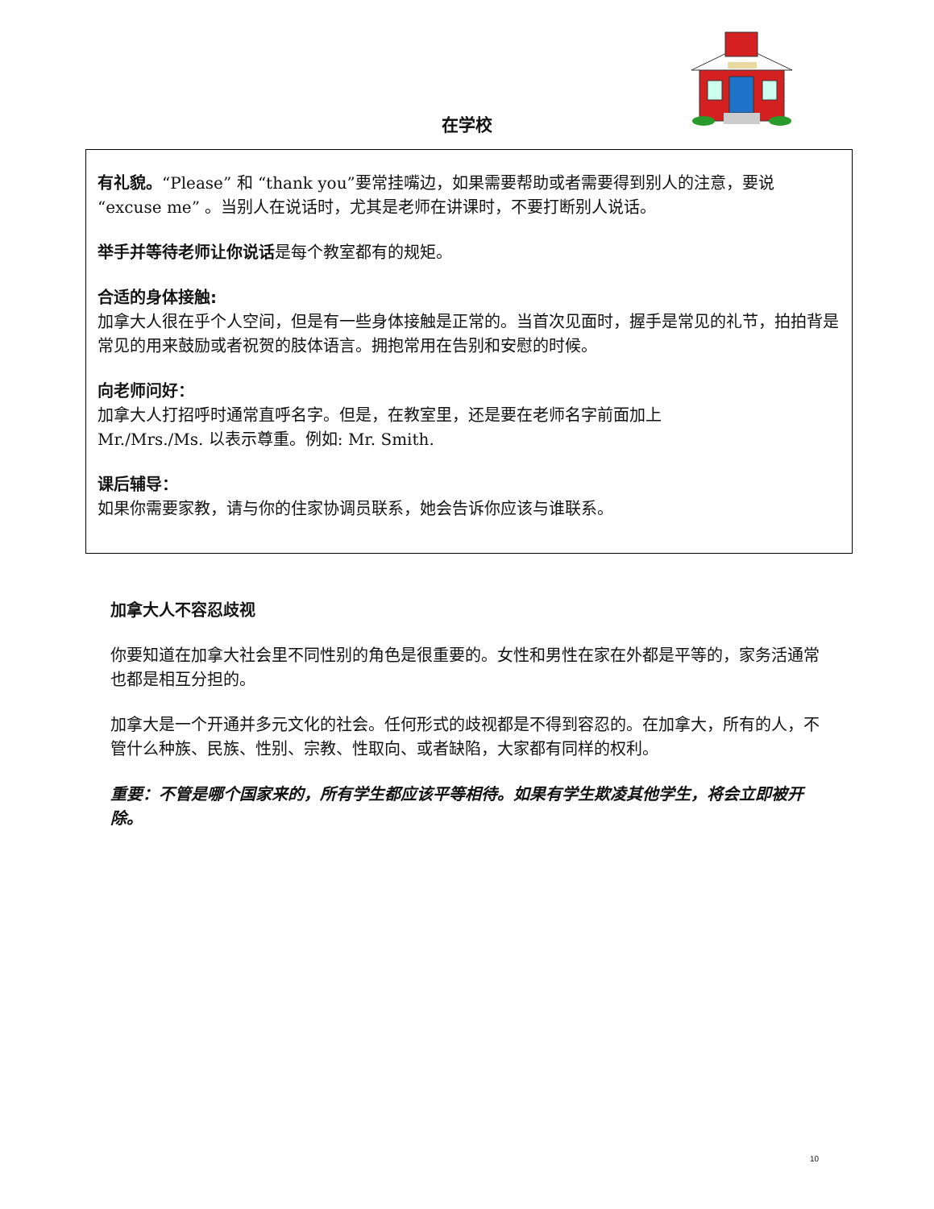在学校
有礼貌。“Please” 和 “thank you”要常挂嘴边，如果需要帮助或者需要得到别人的注意，要说 “excuse me” 。当别人在说话时，尤其是老师在讲课时，不要打断别人说话。
举手并等待老师让你说话是每个教室都有的规矩。
合适的身体接触:
加拿大人很在乎个人空间，但是有一些身体接触是正常的。当首次见面时，握手是常见的礼节，拍拍背是常见的用来鼓励或者祝贺的肢体语言。拥抱常用在告别和安慰的时候。
向老师问好：
加拿大人打招呼时通常直呼名字。但是，在教室里，还是要在老师名字前面加上
Mr./Mrs./Ms. 以表示尊重。例如: Mr. Smith.
课后辅导：
如果你需要家教，请与你的住家协调员联系，她会告诉你应该与谁联系。
加拿大人不容忍歧视
你要知道在加拿大社会里不同性别的角色是很重要的。女性和男性在家在外都是平等的，家务活通常也都是相互分担的。
加拿大是一个开通并多元文化的社会。任何形式的歧视都是不得到容忍的。在加拿大，所有的人，不管什么种族、民族、性别、宗教、性取向、或者缺陷，大家都有同样的权利。
重要：不管是哪个国家来的，所有学生都应该平等相待。如果有学生欺凌其他学生，将会立即被开除。
10